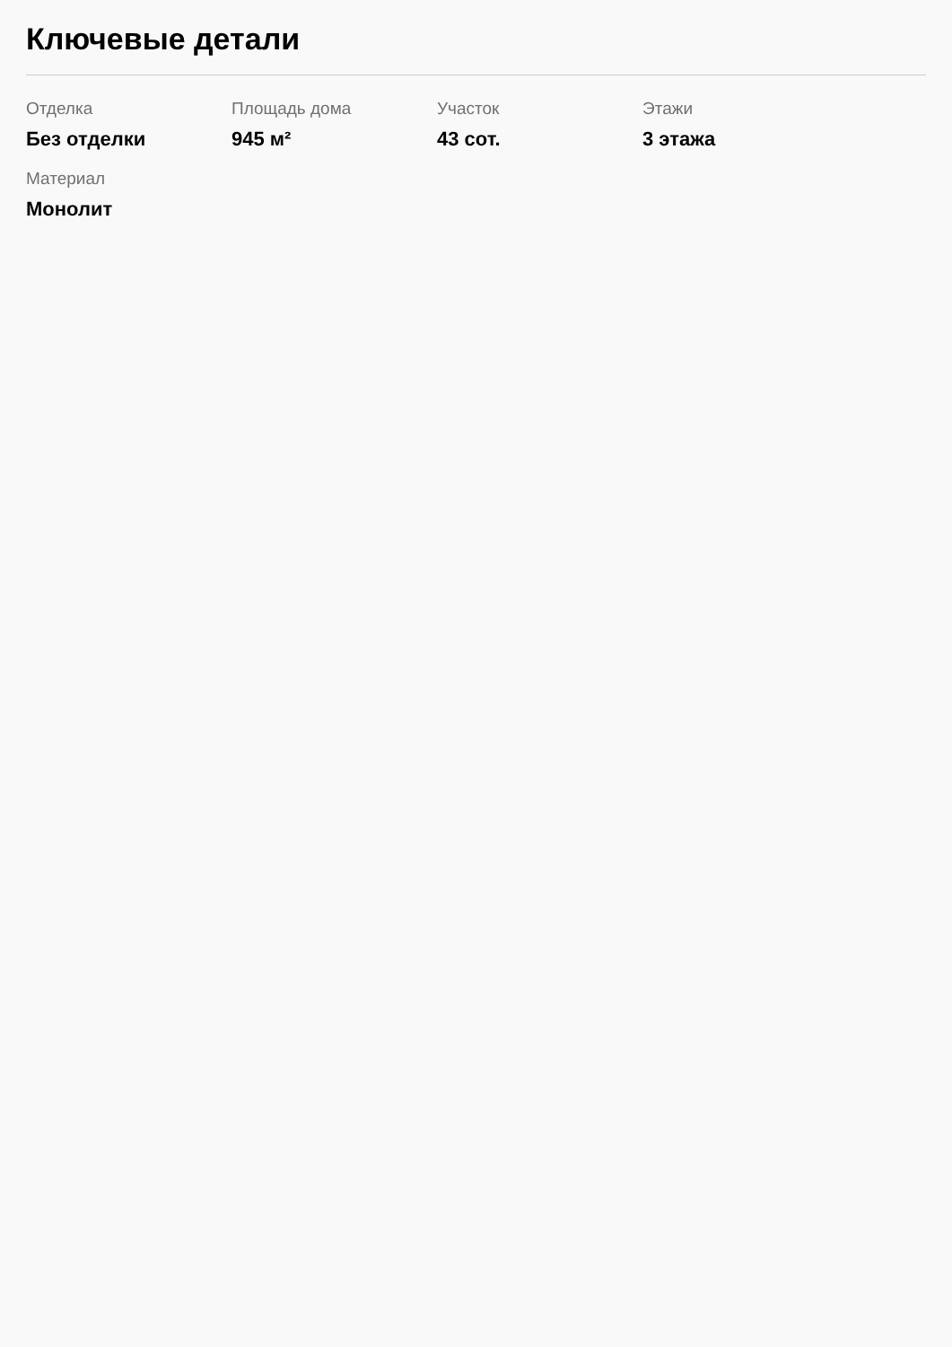Ключевые детали
Отделка
Без отделки
Площадь дома
945 м²
Участок
43 сот.
Этажи
3 этажа
Материал
Монолит